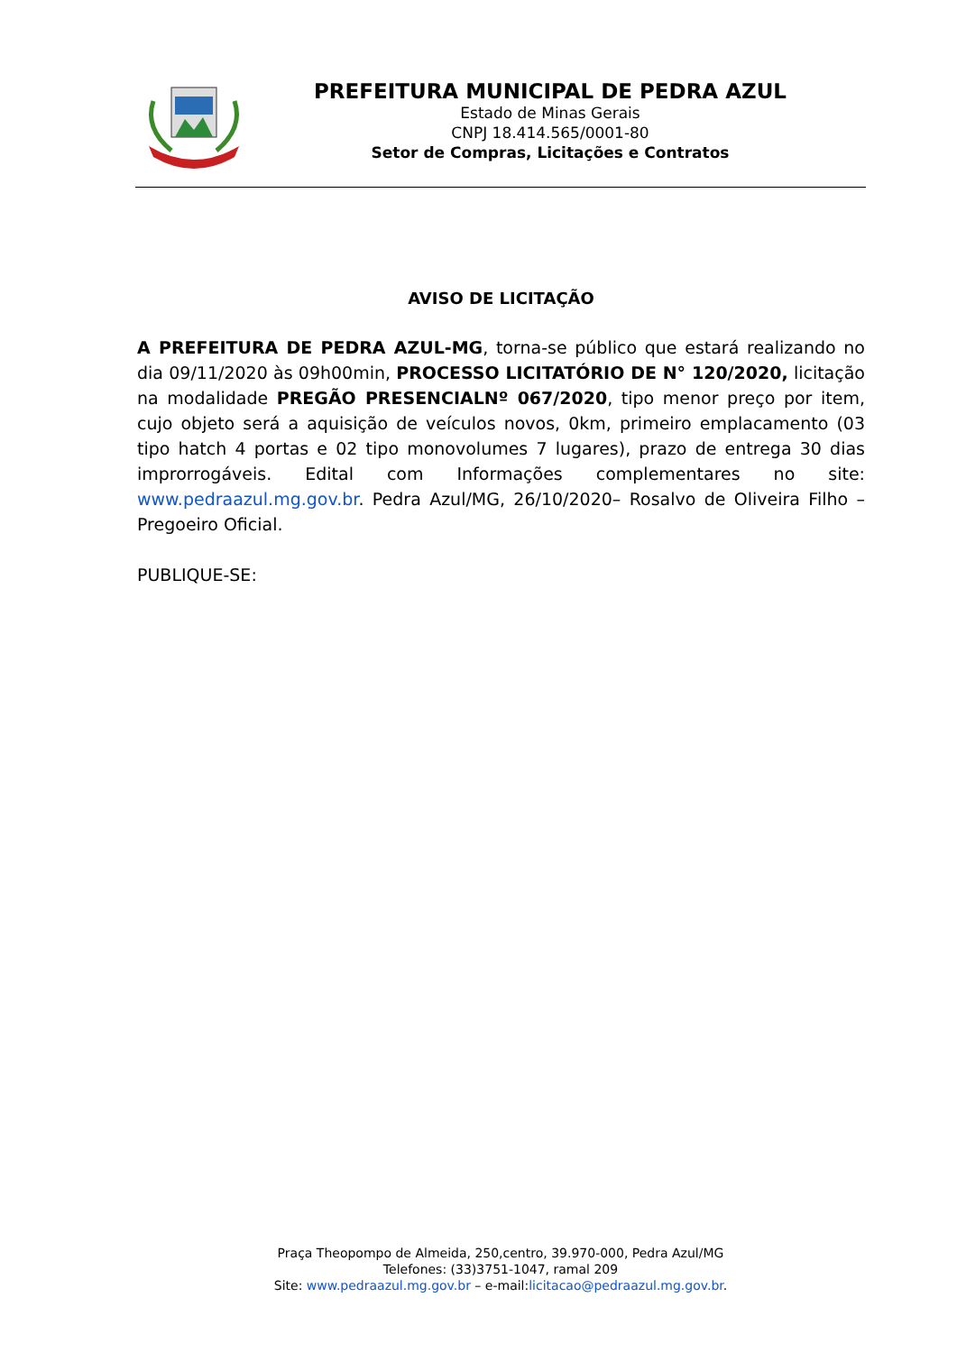PREFEITURA MUNICIPAL DE PEDRA AZUL
Estado de Minas Gerais
CNPJ 18.414.565/0001-80
Setor de Compras, Licitações e Contratos
AVISO DE LICITAÇÃO
A PREFEITURA DE PEDRA AZUL-MG, torna-se público que estará realizando no dia 09/11/2020 às 09h00min, PROCESSO LICITATÓRIO DE N° 120/2020, licitação na modalidade PREGÃO PRESENCIALNº 067/2020, tipo menor preço por item, cujo objeto será a aquisição de veículos novos, 0km, primeiro emplacamento (03 tipo hatch 4 portas e 02 tipo monovolumes 7 lugares), prazo de entrega 30 dias improrrogáveis. Edital com Informações complementares no site: www.pedraazul.mg.gov.br. Pedra Azul/MG, 26/10/2020– Rosalvo de Oliveira Filho – Pregoeiro Oficial.
PUBLIQUE-SE:
Praça Theopompo de Almeida, 250,centro, 39.970-000, Pedra Azul/MG
Telefones: (33)3751-1047, ramal 209
Site: www.pedraazul.mg.gov.br – e-mail:licitacao@pedraazul.mg.gov.br.